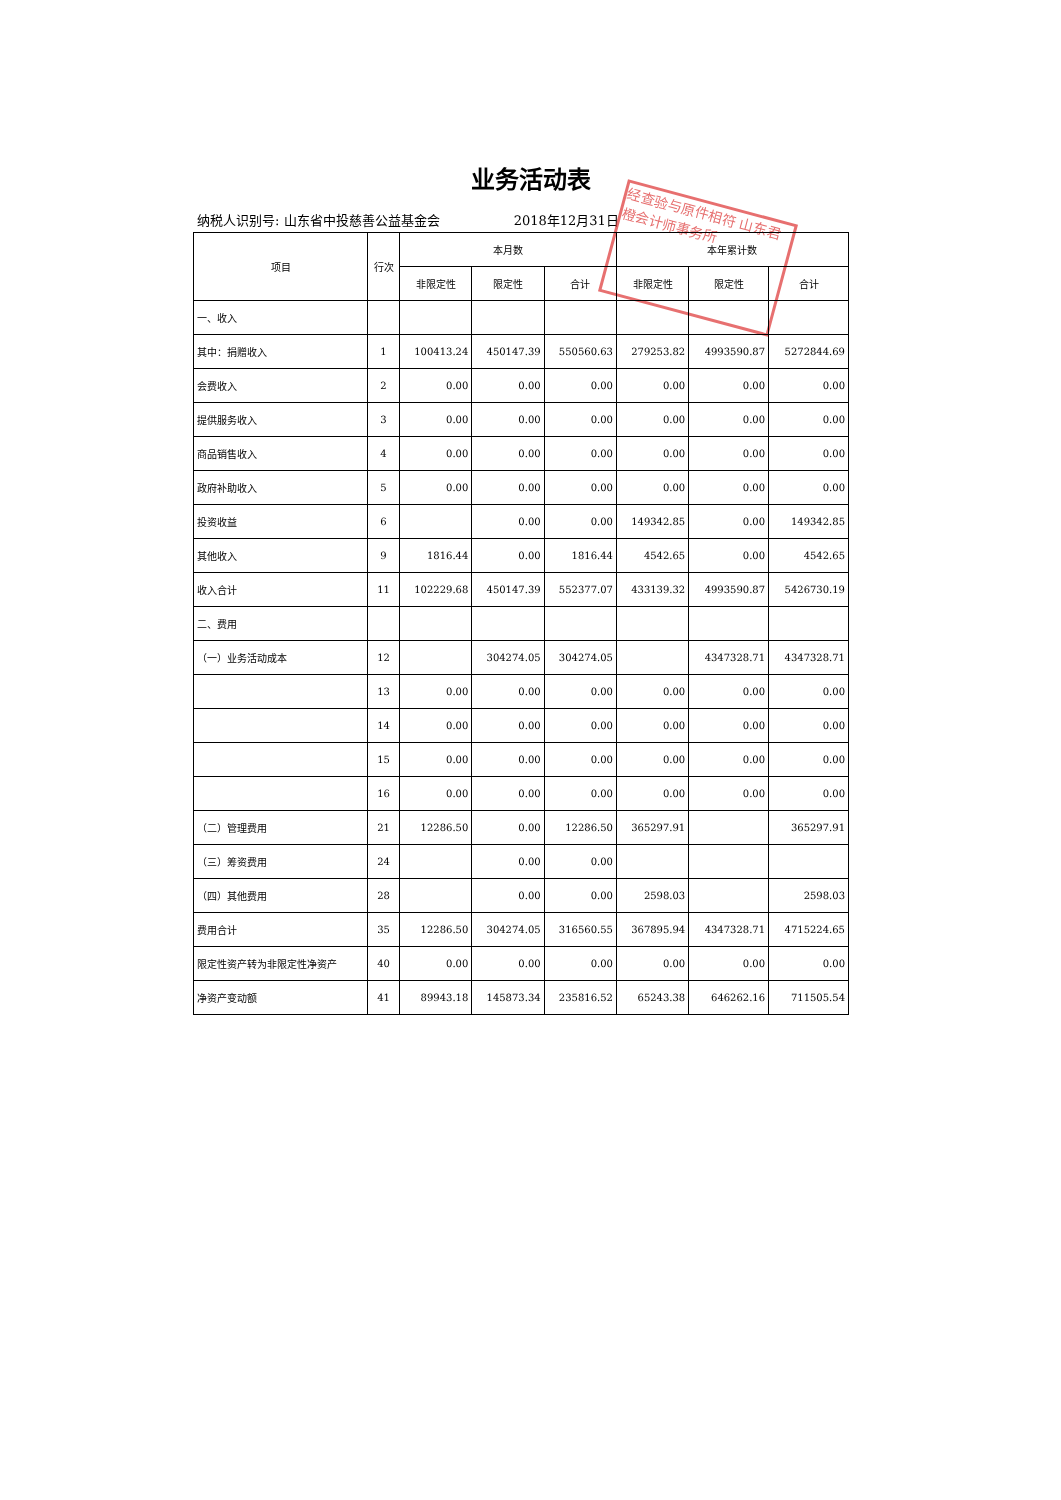业务活动表
纳税人识别号: 山东省中投慈善公益基金会 2018年12月31日
经查验与原件相符 山东君橙会计师事务所
| 项目 | 行次 | 本月数 | | | 本年累计数 | | |
| --- | --- | --- | --- | --- | --- | --- | --- |
| | | 非限定性 | 限定性 | 合计 | 非限定性 | 限定性 | 合计 |
| 一、收入 | | | | | | | |
| 其中：捐赠收入 | 1 | 100413.24 | 450147.39 | 550560.63 | 279253.82 | 4993590.87 | 5272844.69 |
| 会费收入 | 2 | 0.00 | 0.00 | 0.00 | 0.00 | 0.00 | 0.00 |
| 提供服务收入 | 3 | 0.00 | 0.00 | 0.00 | 0.00 | 0.00 | 0.00 |
| 商品销售收入 | 4 | 0.00 | 0.00 | 0.00 | 0.00 | 0.00 | 0.00 |
| 政府补助收入 | 5 | 0.00 | 0.00 | 0.00 | 0.00 | 0.00 | 0.00 |
| 投资收益 | 6 | | 0.00 | 0.00 | 149342.85 | 0.00 | 149342.85 |
| 其他收入 | 9 | 1816.44 | 0.00 | 1816.44 | 4542.65 | 0.00 | 4542.65 |
| 收入合计 | 11 | 102229.68 | 450147.39 | 552377.07 | 433139.32 | 4993590.87 | 5426730.19 |
| 二、费用 | | | | | | | |
| （一）业务活动成本 | 12 | | 304274.05 | 304274.05 | | 4347328.71 | 4347328.71 |
| | 13 | 0.00 | 0.00 | 0.00 | 0.00 | 0.00 | 0.00 |
| | 14 | 0.00 | 0.00 | 0.00 | 0.00 | 0.00 | 0.00 |
| | 15 | 0.00 | 0.00 | 0.00 | 0.00 | 0.00 | 0.00 |
| | 16 | 0.00 | 0.00 | 0.00 | 0.00 | 0.00 | 0.00 |
| （二）管理费用 | 21 | 12286.50 | 0.00 | 12286.50 | 365297.91 | | 365297.91 |
| （三）筹资费用 | 24 | | 0.00 | 0.00 | | | |
| （四）其他费用 | 28 | | 0.00 | 0.00 | 2598.03 | | 2598.03 |
| 费用合计 | 35 | 12286.50 | 304274.05 | 316560.55 | 367895.94 | 4347328.71 | 4715224.65 |
| 限定性资产转为非限定性净资产 | 40 | 0.00 | 0.00 | 0.00 | 0.00 | 0.00 | 0.00 |
| 净资产变动额 | 41 | 89943.18 | 145873.34 | 235816.52 | 65243.38 | 646262.16 | 711505.54 |